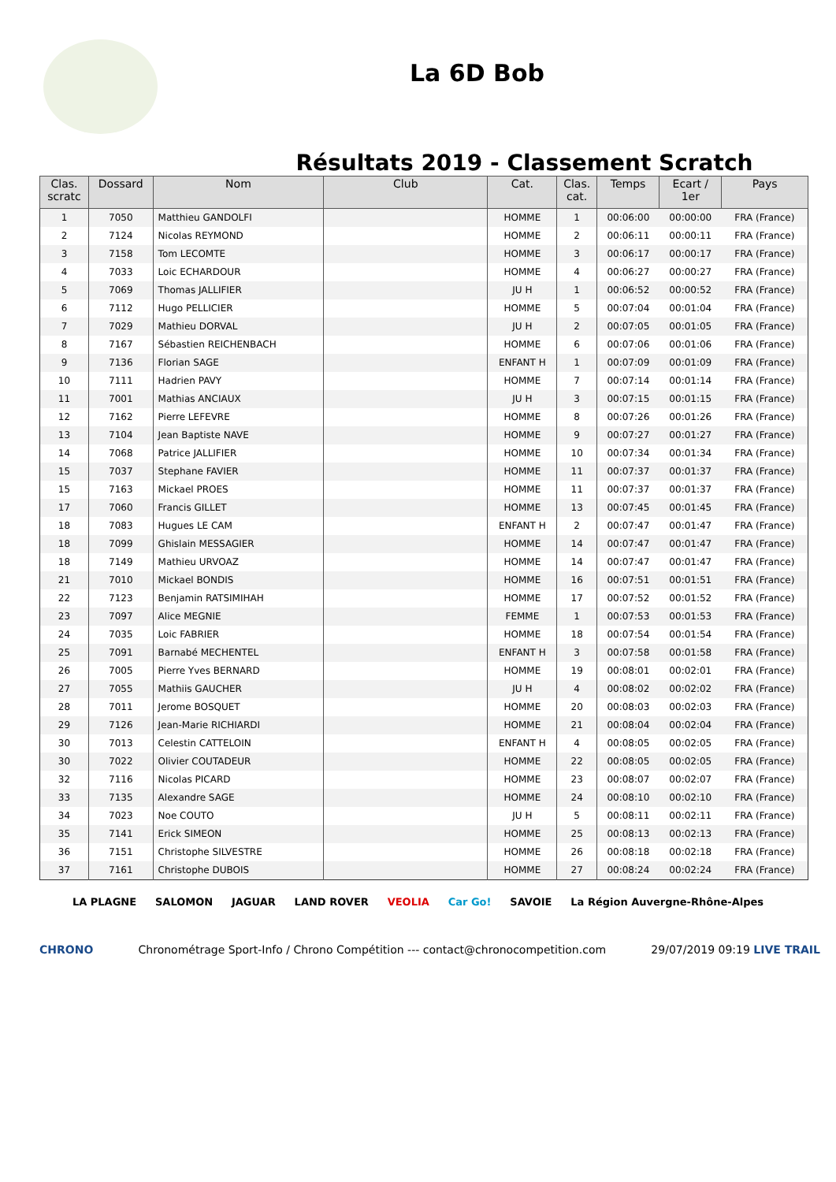La 6D Bob
Résultats 2019 - Classement Scratch
| Clas. scratc | Dossard | Nom | Club | Cat. | Clas. cat. | Temps | Ecart / 1er | Pays |
| --- | --- | --- | --- | --- | --- | --- | --- | --- |
| 1 | 7050 | Matthieu GANDOLFI | | HOMME | 1 | 00:06:00 | 00:00:00 | FRA (France) |
| 2 | 7124 | Nicolas REYMOND | | HOMME | 2 | 00:06:11 | 00:00:11 | FRA (France) |
| 3 | 7158 | Tom LECOMTE | | HOMME | 3 | 00:06:17 | 00:00:17 | FRA (France) |
| 4 | 7033 | Loic ECHARDOUR | | HOMME | 4 | 00:06:27 | 00:00:27 | FRA (France) |
| 5 | 7069 | Thomas JALLIFIER | | JU H | 1 | 00:06:52 | 00:00:52 | FRA (France) |
| 6 | 7112 | Hugo PELLICIER | | HOMME | 5 | 00:07:04 | 00:01:04 | FRA (France) |
| 7 | 7029 | Mathieu DORVAL | | JU H | 2 | 00:07:05 | 00:01:05 | FRA (France) |
| 8 | 7167 | Sébastien REICHENBACH | | HOMME | 6 | 00:07:06 | 00:01:06 | FRA (France) |
| 9 | 7136 | Florian SAGE | | ENFANT H | 1 | 00:07:09 | 00:01:09 | FRA (France) |
| 10 | 7111 | Hadrien PAVY | | HOMME | 7 | 00:07:14 | 00:01:14 | FRA (France) |
| 11 | 7001 | Mathias ANCIAUX | | JU H | 3 | 00:07:15 | 00:01:15 | FRA (France) |
| 12 | 7162 | Pierre LEFEVRE | | HOMME | 8 | 00:07:26 | 00:01:26 | FRA (France) |
| 13 | 7104 | Jean Baptiste NAVE | | HOMME | 9 | 00:07:27 | 00:01:27 | FRA (France) |
| 14 | 7068 | Patrice JALLIFIER | | HOMME | 10 | 00:07:34 | 00:01:34 | FRA (France) |
| 15 | 7037 | Stephane FAVIER | | HOMME | 11 | 00:07:37 | 00:01:37 | FRA (France) |
| 15 | 7163 | Mickael PROES | | HOMME | 11 | 00:07:37 | 00:01:37 | FRA (France) |
| 17 | 7060 | Francis GILLET | | HOMME | 13 | 00:07:45 | 00:01:45 | FRA (France) |
| 18 | 7083 | Hugues LE CAM | | ENFANT H | 2 | 00:07:47 | 00:01:47 | FRA (France) |
| 18 | 7099 | Ghislain MESSAGIER | | HOMME | 14 | 00:07:47 | 00:01:47 | FRA (France) |
| 18 | 7149 | Mathieu URVOAZ | | HOMME | 14 | 00:07:47 | 00:01:47 | FRA (France) |
| 21 | 7010 | Mickael BONDIS | | HOMME | 16 | 00:07:51 | 00:01:51 | FRA (France) |
| 22 | 7123 | Benjamin RATSIMIHAH | | HOMME | 17 | 00:07:52 | 00:01:52 | FRA (France) |
| 23 | 7097 | Alice MEGNIE | | FEMME | 1 | 00:07:53 | 00:01:53 | FRA (France) |
| 24 | 7035 | Loic FABRIER | | HOMME | 18 | 00:07:54 | 00:01:54 | FRA (France) |
| 25 | 7091 | Barnabé MECHENTEL | | ENFANT H | 3 | 00:07:58 | 00:01:58 | FRA (France) |
| 26 | 7005 | Pierre Yves BERNARD | | HOMME | 19 | 00:08:01 | 00:02:01 | FRA (France) |
| 27 | 7055 | Mathiis GAUCHER | | JU H | 4 | 00:08:02 | 00:02:02 | FRA (France) |
| 28 | 7011 | Jerome BOSQUET | | HOMME | 20 | 00:08:03 | 00:02:03 | FRA (France) |
| 29 | 7126 | Jean-Marie RICHIARDI | | HOMME | 21 | 00:08:04 | 00:02:04 | FRA (France) |
| 30 | 7013 | Celestin CATTELOIN | | ENFANT H | 4 | 00:08:05 | 00:02:05 | FRA (France) |
| 30 | 7022 | Olivier COUTADEUR | | HOMME | 22 | 00:08:05 | 00:02:05 | FRA (France) |
| 32 | 7116 | Nicolas PICARD | | HOMME | 23 | 00:08:07 | 00:02:07 | FRA (France) |
| 33 | 7135 | Alexandre SAGE | | HOMME | 24 | 00:08:10 | 00:02:10 | FRA (France) |
| 34 | 7023 | Noe COUTO | | JU H | 5 | 00:08:11 | 00:02:11 | FRA (France) |
| 35 | 7141 | Erick SIMEON | | HOMME | 25 | 00:08:13 | 00:02:13 | FRA (France) |
| 36 | 7151 | Christophe SILVESTRE | | HOMME | 26 | 00:08:18 | 00:02:18 | FRA (France) |
| 37 | 7161 | Christophe DUBOIS | | HOMME | 27 | 00:08:24 | 00:02:24 | FRA (France) |
LA PLAGNE SALOMON JAGUAR LAND ROVER VEOLIA Car Go! SAVOIE La Région Auvergne-Rhône-Alpes
CHRONO Chronométrage Sport-Info / Chrono Compétition --- contact@chronocompetition.com 29/07/2019 09:19 LIVE TRAIL